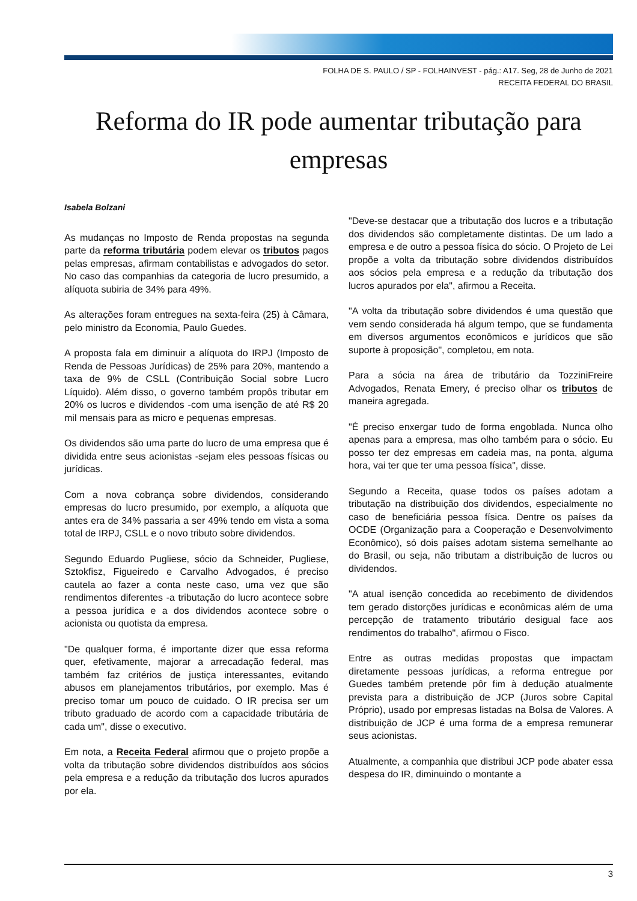FOLHA DE S. PAULO / SP - FOLHAINVEST - pág.: A17. Seg, 28 de Junho de 2021
RECEITA FEDERAL DO BRASIL
Reforma do IR pode aumentar tributação para empresas
Isabela Bolzani
As mudanças no Imposto de Renda propostas na segunda parte da reforma tributária podem elevar os tributos pagos pelas empresas, afirmam contabilistas e advogados do setor. No caso das companhias da categoria de lucro presumido, a alíquota subiria de 34% para 49%.
As alterações foram entregues na sexta-feira (25) à Câmara, pelo ministro da Economia, Paulo Guedes.
A proposta fala em diminuir a alíquota do IRPJ (Imposto de Renda de Pessoas Jurídicas) de 25% para 20%, mantendo a taxa de 9% de CSLL (Contribuição Social sobre Lucro Líquido). Além disso, o governo também propôs tributar em 20% os lucros e dividendos -com uma isenção de até R$ 20 mil mensais para as micro e pequenas empresas.
Os dividendos são uma parte do lucro de uma empresa que é dividida entre seus acionistas -sejam eles pessoas físicas ou jurídicas.
Com a nova cobrança sobre dividendos, considerando empresas do lucro presumido, por exemplo, a alíquota que antes era de 34% passaria a ser 49% tendo em vista a soma total de IRPJ, CSLL e o novo tributo sobre dividendos.
Segundo Eduardo Pugliese, sócio da Schneider, Pugliese, Sztokfisz, Figueiredo e Carvalho Advogados, é preciso cautela ao fazer a conta neste caso, uma vez que são rendimentos diferentes -a tributação do lucro acontece sobre a pessoa jurídica e a dos dividendos acontece sobre o acionista ou quotista da empresa.
"De qualquer forma, é importante dizer que essa reforma quer, efetivamente, majorar a arrecadação federal, mas também faz critérios de justiça interessantes, evitando abusos em planejamentos tributários, por exemplo. Mas é preciso tomar um pouco de cuidado. O IR precisa ser um tributo graduado de acordo com a capacidade tributária de cada um", disse o executivo.
Em nota, a Receita Federal afirmou que o projeto propõe a volta da tributação sobre dividendos distribuídos aos sócios pela empresa e a redução da tributação dos lucros apurados por ela.
"Deve-se destacar que a tributação dos lucros e a tributação dos dividendos são completamente distintas. De um lado a empresa e de outro a pessoa física do sócio. O Projeto de Lei propõe a volta da tributação sobre dividendos distribuídos aos sócios pela empresa e a redução da tributação dos lucros apurados por ela", afirmou a Receita.
"A volta da tributação sobre dividendos é uma questão que vem sendo considerada há algum tempo, que se fundamenta em diversos argumentos econômicos e jurídicos que são suporte à proposição", completou, em nota.
Para a sócia na área de tributário da TozziniFreire Advogados, Renata Emery, é preciso olhar os tributos de maneira agregada.
"É preciso enxergar tudo de forma engoblada. Nunca olho apenas para a empresa, mas olho também para o sócio. Eu posso ter dez empresas em cadeia mas, na ponta, alguma hora, vai ter que ter uma pessoa física", disse.
Segundo a Receita, quase todos os países adotam a tributação na distribuição dos dividendos, especialmente no caso de beneficiária pessoa física. Dentre os países da OCDE (Organização para a Cooperação e Desenvolvimento Econômico), só dois países adotam sistema semelhante ao do Brasil, ou seja, não tributam a distribuição de lucros ou dividendos.
"A atual isenção concedida ao recebimento de dividendos tem gerado distorções jurídicas e econômicas além de uma percepção de tratamento tributário desigual face aos rendimentos do trabalho", afirmou o Fisco.
Entre as outras medidas propostas que impactam diretamente pessoas jurídicas, a reforma entregue por Guedes também pretende pôr fim à dedução atualmente prevista para a distribuição de JCP (Juros sobre Capital Próprio), usado por empresas listadas na Bolsa de Valores. A distribuição de JCP é uma forma de a empresa remunerar seus acionistas.
Atualmente, a companhia que distribui JCP pode abater essa despesa do IR, diminuindo o montante a
3